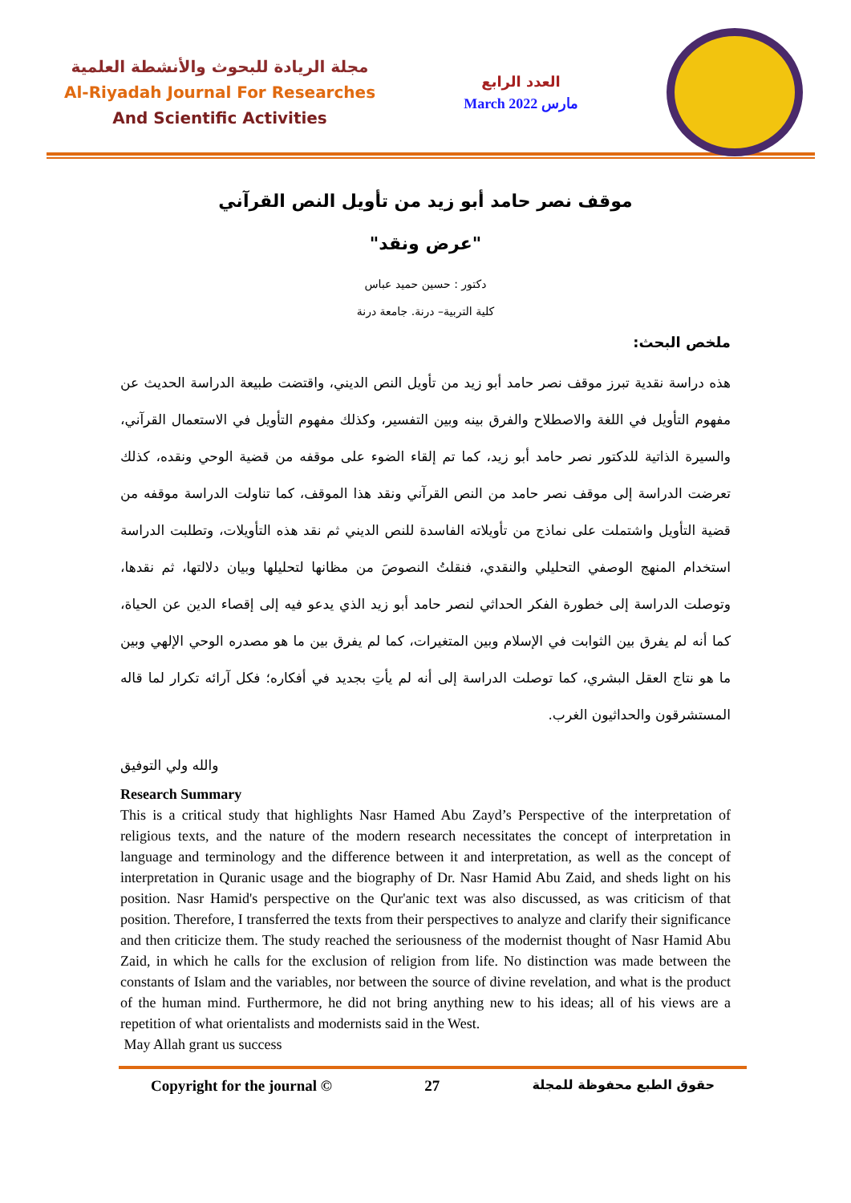مجلة الريادة للبحوث والأنشطة العلمية
Al-Riyadah Journal For Researches
And Scientific Activities
العدد الرابع
March 2022 مارس
موقف نصر حامد أبو زيد من تأويل النص القرآني
"عرض ونقد"
دكتور : حسين حميد عباس
كلية التربية– درنة. جامعة درنة
ملخص البحث:
هذه دراسة نقدية تبرز موقف نصر حامد أبو زيد من تأويل النص الديني، واقتضت طبيعة الدراسة الحديث عن مفهوم التأويل في اللغة والاصطلاح والفرق بينه وبين التفسير، وكذلك مفهوم التأويل في الاستعمال القرآني، والسيرة الذاتية للدكتور نصر حامد أبو زيد، كما تم إلقاء الضوء على موقفه من قضية الوحي ونقده، كذلك تعرضت الدراسة إلى موقف نصر حامد من النص القرآني ونقد هذا الموقف، كما تناولت الدراسة موقفه من قضية التأويل واشتملت على نماذج من تأويلاته الفاسدة للنص الديني ثم نقد هذه التأويلات، وتطلبت الدراسة استخدام المنهج الوصفي التحليلي والنقدي، فنقلتُ النصوصَ من مظانها لتحليلها وبيان دلالتها، ثم نقدها، وتوصلت الدراسة إلى خطورة الفكر الحداثي لنصر حامد أبو زيد الذي يدعو فيه إلى إقصاء الدين عن الحياة، كما أنه لم يفرق بين الثوابت في الإسلام وبين المتغيرات، كما لم يفرق بين ما هو مصدره الوحي الإلهي وبين ما هو نتاج العقل البشري، كما توصلت الدراسة إلى أنه لم يأتِ بجديد في أفكاره؛ فكل آرائه تكرار لما قاله المستشرقون والحداثيون الغرب.
والله ولي التوفيق
Research Summary
This is a critical study that highlights Nasr Hamed Abu Zayd’s Perspective of the interpretation of religious texts, and the nature of the modern research necessitates the concept of interpretation in language and terminology and the difference between it and interpretation, as well as the concept of interpretation in Quranic usage and the biography of Dr. Nasr Hamid Abu Zaid, and sheds light on his position. Nasr Hamid's perspective on the Qur'anic text was also discussed, as was criticism of that position. Therefore, I transferred the texts from their perspectives to analyze and clarify their significance and then criticize them. The study reached the seriousness of the modernist thought of Nasr Hamid Abu Zaid, in which he calls for the exclusion of religion from life. No distinction was made between the constants of Islam and the variables, nor between the source of divine revelation, and what is the product of the human mind. Furthermore, he did not bring anything new to his ideas; all of his views are a repetition of what orientalists and modernists said in the West.
May Allah grant us success
Copyright for the journal © 27 حقوق الطبع محفوظة للمجلة